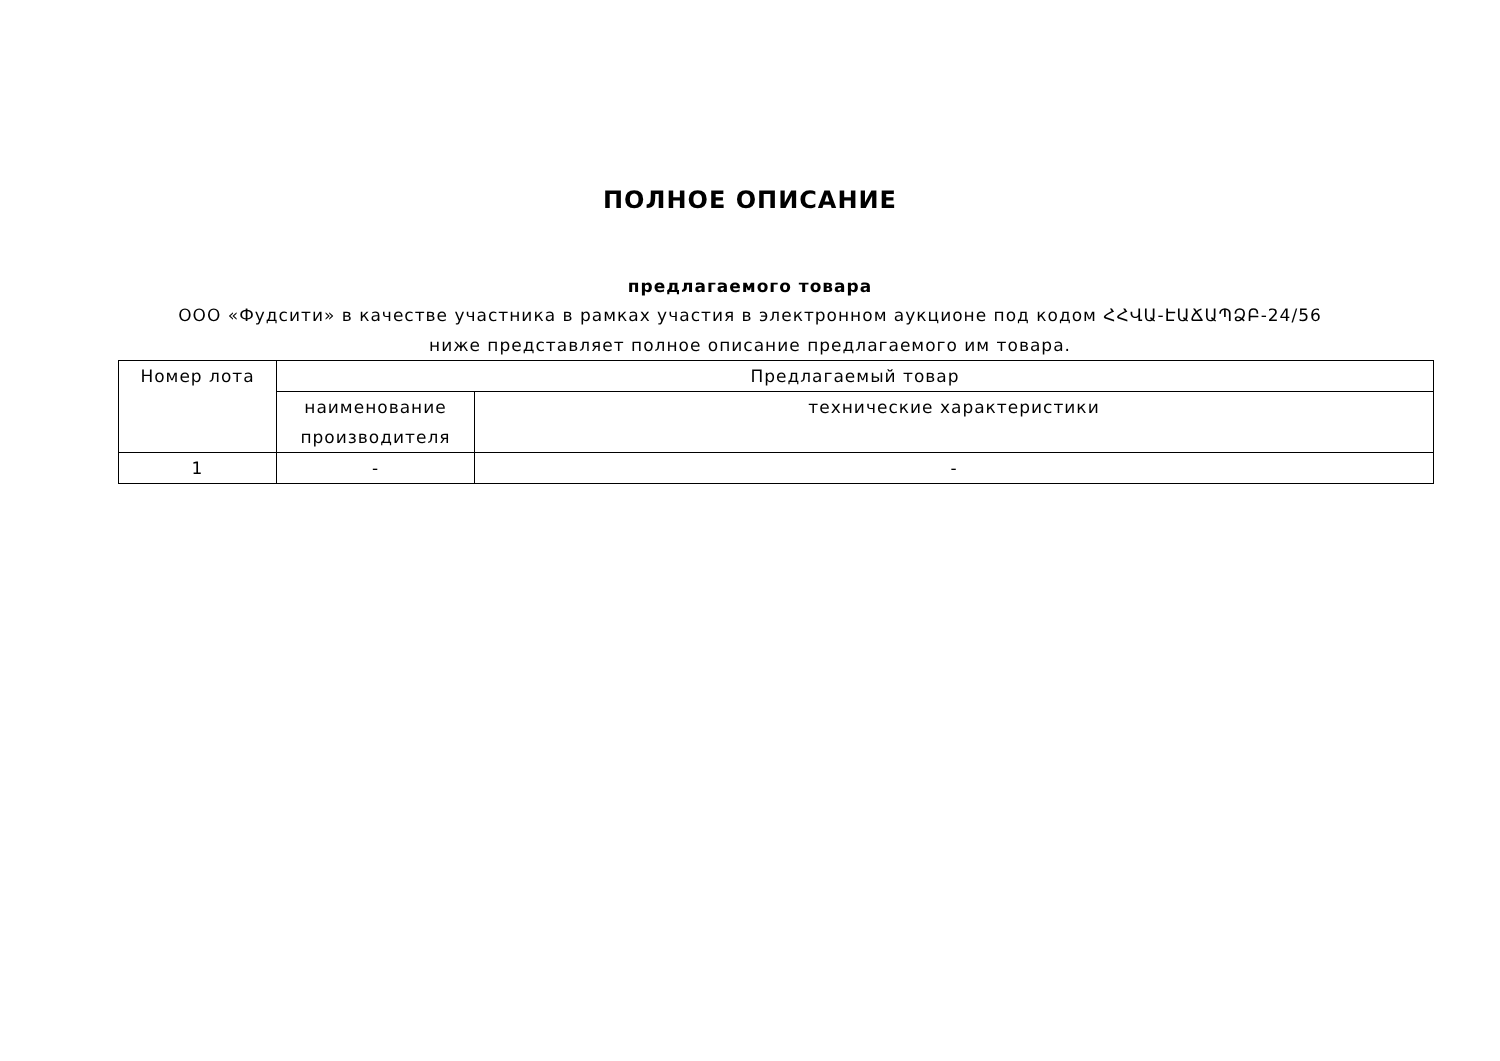ПОЛНОЕ ОПИСАНИЕ
предлагаемого товара
ООО «Фудсити» в качестве участника в рамках участия в электронном аукционе под кодом ՀՀՎԱ-ԷԱՃԱՊՁԲ-24/56 ниже представляет полное описание предлагаемого им товара.
| Номер лота | Предлагаемый товар | |
| | наименование производителя | технические характеристики |
| 1 | - | - |